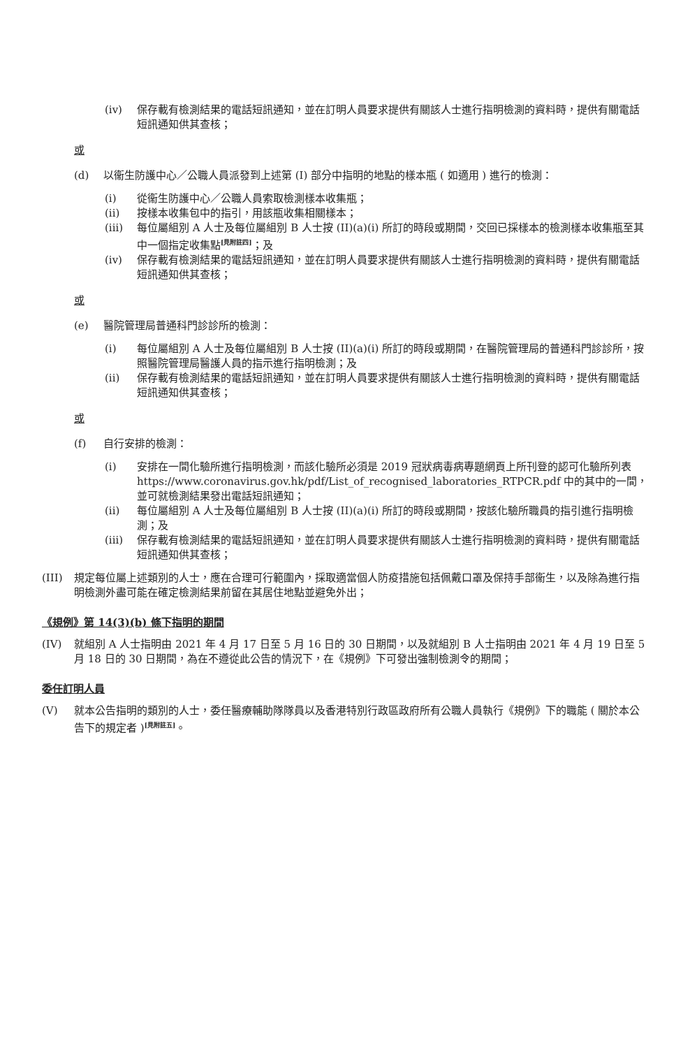(iv) 保存載有檢測結果的電話短訊通知，並在訂明人員要求提供有關該人士進行指明檢測的資料時，提供有關電話短訊通知供其查核；
或
(d) 以衞生防護中心／公職人員派發到上述第 (I) 部分中指明的地點的樣本瓶 ( 如適用 ) 進行的檢測：
(i) 從衞生防護中心／公職人員索取檢測樣本收集瓶；
(ii) 按樣本收集包中的指引，用該瓶收集相關樣本；
(iii) 每位屬組別 A 人士及每位屬組別 B 人士按 (II)(a)(i) 所訂的時段或期間，交回已採樣本的檢測樣本收集瓶至其中一個指定收集點<sup>[見附註四]</sup>；及
(iv) 保存載有檢測結果的電話短訊通知，並在訂明人員要求提供有關該人士進行指明檢測的資料時，提供有關電話短訊通知供其查核；
或
(e) 醫院管理局普通科門診診所的檢測：
(i) 每位屬組別 A 人士及每位屬組別 B 人士按 (II)(a)(i) 所訂的時段或期間，在醫院管理局的普通科門診診所，按照醫院管理局醫護人員的指示進行指明檢測；及
(ii) 保存載有檢測結果的電話短訊通知，並在訂明人員要求提供有關該人士進行指明檢測的資料時，提供有關電話短訊通知供其查核；
或
(f) 自行安排的檢測：
(i) 安排在一間化驗所進行指明檢測，而該化驗所必須是 2019 冠狀病毒病專題網頁上所刊登的認可化驗所列表 https://www.coronavirus.gov.hk/pdf/List_of_recognised_laboratories_RTPCR.pdf 中的其中的一間，並可就檢測結果發出電話短訊通知；
(ii) 每位屬組別 A 人士及每位屬組別 B 人士按 (II)(a)(i) 所訂的時段或期間，按該化驗所職員的指引進行指明檢測；及
(iii) 保存載有檢測結果的電話短訊通知，並在訂明人員要求提供有關該人士進行指明檢測的資料時，提供有關電話短訊通知供其查核；
(III) 規定每位屬上述類別的人士，應在合理可行範圍內，採取適當個人防疫措施包括佩戴口罩及保持手部衞生，以及除為進行指明檢測外盡可能在確定檢測結果前留在其居住地點並避免外出；
《規例》第 14(3)(b) 條下指明的期間
(IV) 就組別 A 人士指明由 2021 年 4 月 17 日至 5 月 16 日的 30 日期間，以及就組別 B 人士指明由 2021 年 4 月 19 日至 5 月 18 日的 30 日期間，為在不遵從此公告的情況下，在《規例》下可發出強制檢測令的期間；
委任訂明人員
(V) 就本公告指明的類別的人士，委任醫療輔助隊隊員以及香港特別行政區政府所有公職人員執行《規例》下的職能 ( 關於本公告下的規定者 )<sup>[見附註五]</sup>。